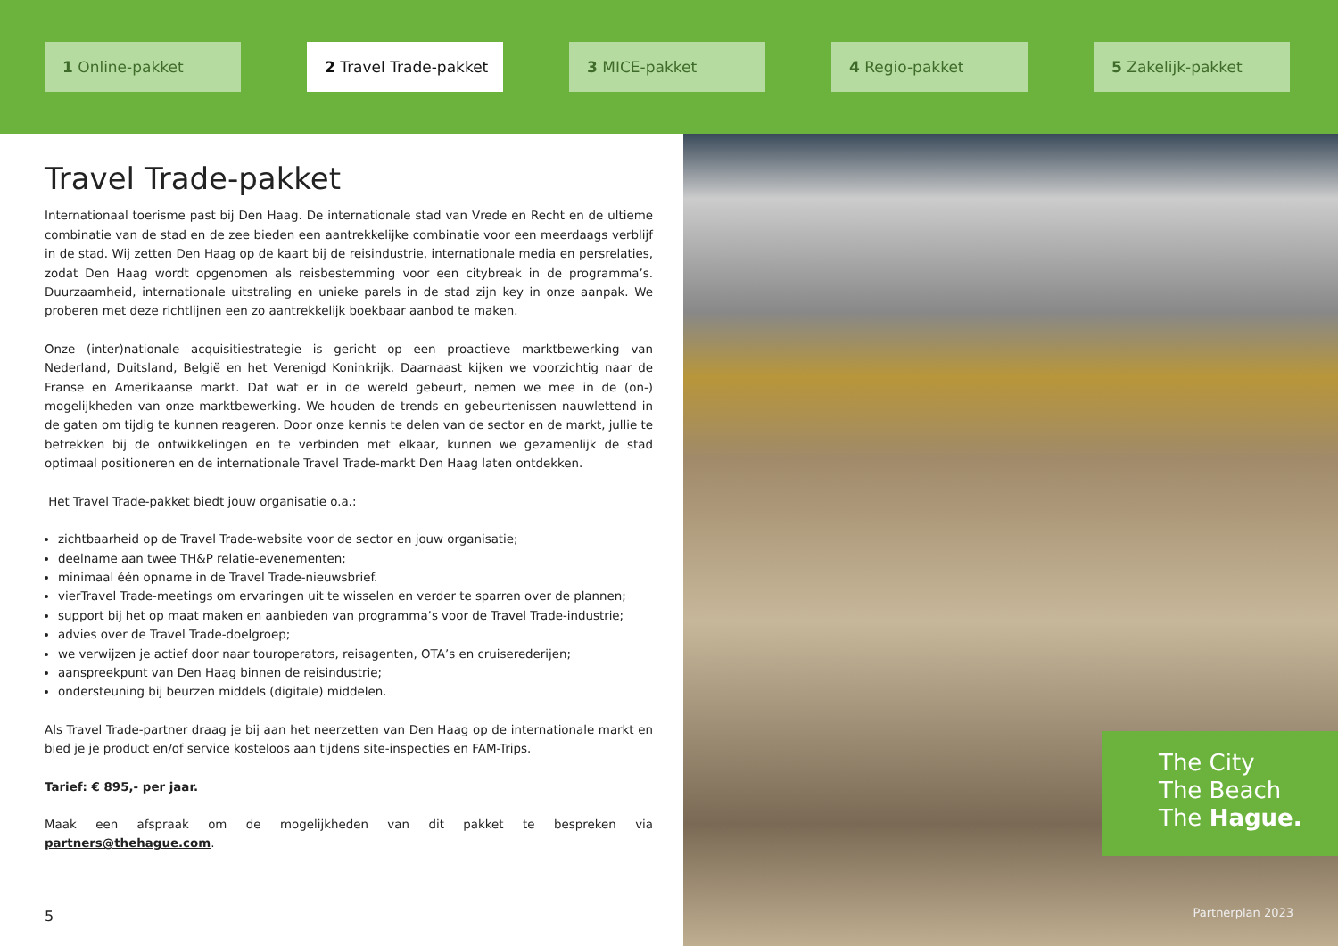1 Online-pakket 2 Travel Trade-pakket 3 MICE-pakket 4 Regio-pakket 5 Zakelijk-pakket
Travel Trade-pakket
Internationaal toerisme past bij Den Haag. De internationale stad van Vrede en Recht en de ultieme combinatie van de stad en de zee bieden een aantrekkelijke combinatie voor een meerdaags verblijf in de stad. Wij zetten Den Haag op de kaart bij de reisindustrie, internationale media en persrelaties, zodat Den Haag wordt opgenomen als reisbestemming voor een citybreak in de programma’s. Duurzaamheid, internationale uitstraling en unieke parels in de stad zijn key in onze aanpak. We proberen met deze richtlijnen een zo aantrekkelijk boekbaar aanbod te maken.
Onze (inter)nationale acquisitiestrategie is gericht op een proactieve marktbewerking van Nederland, Duitsland, België en het Verenigd Koninkrijk. Daarnaast kijken we voorzichtig naar de Franse en Amerikaanse markt. Dat wat er in de wereld gebeurt, nemen we mee in de (on-) mogelijkheden van onze marktbewerking. We houden de trends en gebeurtenissen nauwlettend in de gaten om tijdig te kunnen reageren. Door onze kennis te delen van de sector en de markt, jullie te betrekken bij de ontwikkelingen en te verbinden met elkaar, kunnen we gezamenlijk de stad optimaal positioneren en de internationale Travel Trade-markt Den Haag laten ontdekken.
Het Travel Trade-pakket biedt jouw organisatie o.a.:
zichtbaarheid op de Travel Trade-website voor de sector en jouw organisatie;
deelname aan twee TH&P relatie-evenementen;
minimaal één opname in de Travel Trade-nieuwsbrief.
vierTravel Trade-meetings om ervaringen uit te wisselen en verder te sparren over de plannen;
support bij het op maat maken en aanbieden van programma’s voor de Travel Trade-industrie;
advies over de Travel Trade-doelgroep;
we verwijzen je actief door naar touroperators, reisagenten, OTA’s en cruiserederijen;
aanspreekpunt van Den Haag binnen de reisindustrie;
ondersteuning bij beurzen middels (digitale) middelen.
Als Travel Trade-partner draag je bij aan het neerzetten van Den Haag op de internationale markt en bied je je product en/of service kosteloos aan tijdens site-inspecties en FAM-Trips.
Tarief: € 895,- per jaar.
Maak een afspraak om de mogelijkheden van dit pakket te bespreken via partners@thehague.com.
5
The City
The Beach
The Hague.
Partnerplan 2023